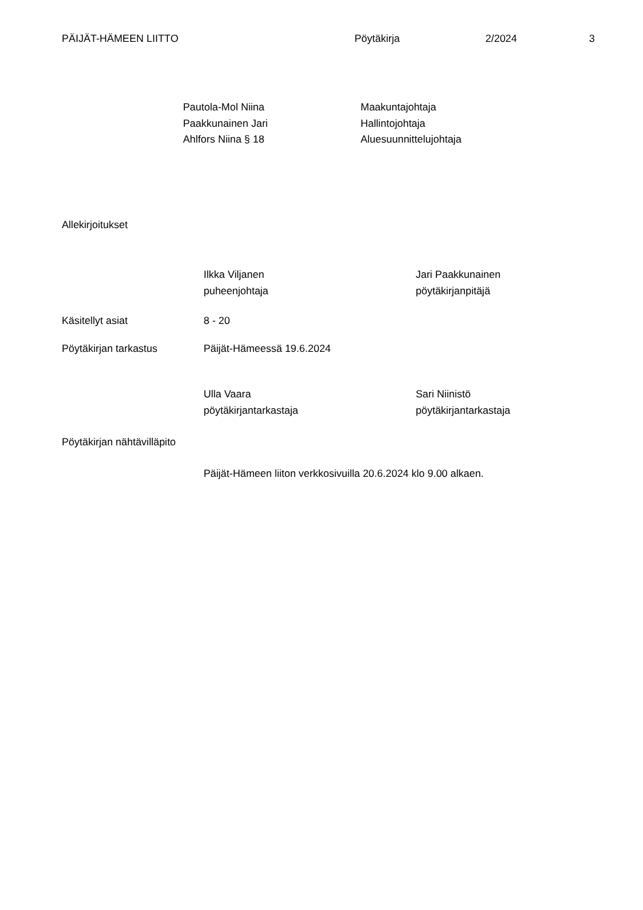PÄIJÄT-HÄMEEN LIITTO Pöytäkirja 2/2024 3
Pautola-Mol Niina
Paakkunainen Jari
Ahlfors Niina § 18
Maakuntajohtaja
Hallintojohtaja
Aluesuunnittelujohtaja
Allekirjoitukset
Ilkka Viljanen
puheenjohtaja
Jari Paakkunainen
pöytäkirjanpitäjä
Käsitellyt asiat 8 - 20
Pöytäkirjan tarkastus Päijät-Hämeessä 19.6.2024
Ulla Vaara
pöytäkirjantarkastaja
Sari Niinistö
pöytäkirjantarkastaja
Pöytäkirjan nähtävilläpito
Päijät-Hämeen liiton verkkosivuilla 20.6.2024 klo 9.00 alkaen.